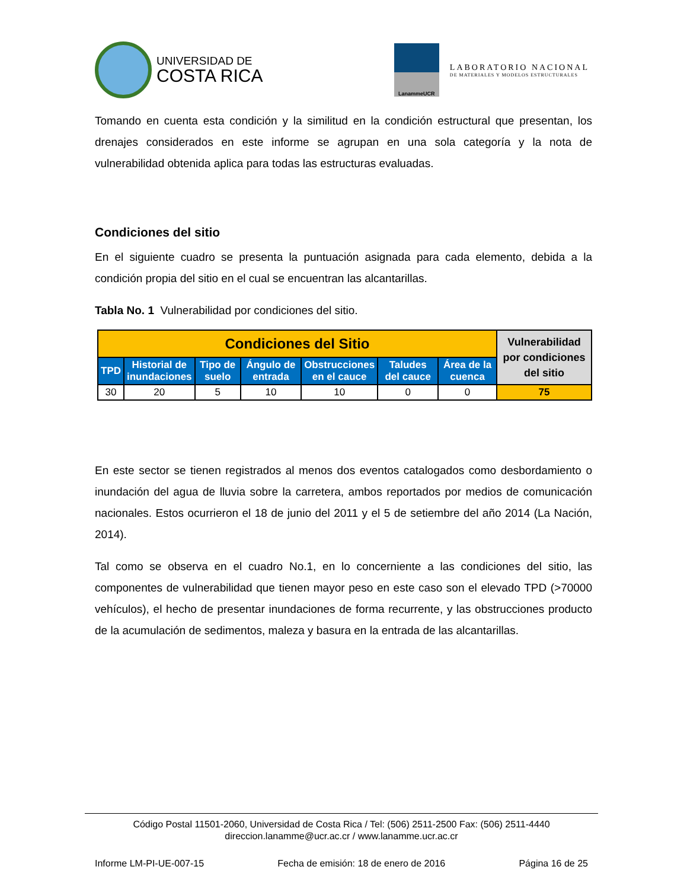UNIVERSIDAD DE
COSTA RICA
LanammeUCR
LABORATORIO NACIONAL
DE MATERIALES Y MODELOS ESTRUCTURALES
Tomando en cuenta esta condición y la similitud en la condición estructural que presentan, los drenajes considerados en este informe se agrupan en una sola categoría y la nota de vulnerabilidad obtenida aplica para todas las estructuras evaluadas.
Condiciones del sitio
En el siguiente cuadro se presenta la puntuación asignada para cada elemento, debida a la condición propia del sitio en el cual se encuentran las alcantarillas.
Tabla No. 1 Vulnerabilidad por condiciones del sitio.
| Condiciones del Sitio | | | | | | | Vulnerabilidad por condiciones del sitio |
| --- | --- | --- | --- | --- | --- | --- | --- |
| TPD | Historial de inundaciones | Tipo de suelo | Ángulo de entrada | Obstrucciones en el cauce | Taludes del cauce | Área de la cuenca | |
| 30 | 20 | 5 | 10 | 10 | 0 | 0 | 75 |
En este sector se tienen registrados al menos dos eventos catalogados como desbordamiento o inundación del agua de lluvia sobre la carretera, ambos reportados por medios de comunicación nacionales. Estos ocurrieron el 18 de junio del 2011 y el 5 de setiembre del año 2014 (La Nación, 2014).
Tal como se observa en el cuadro No.1, en lo concerniente a las condiciones del sitio, las componentes de vulnerabilidad que tienen mayor peso en este caso son el elevado TPD (>70000 vehículos), el hecho de presentar inundaciones de forma recurrente, y las obstrucciones producto de la acumulación de sedimentos, maleza y basura en la entrada de las alcantarillas.
Código Postal 11501-2060, Universidad de Costa Rica / Tel: (506) 2511-2500 Fax: (506) 2511-4440
direccion.lanamme@ucr.ac.cr / www.lanamme.ucr.ac.cr
Informe LM-PI-UE-007-15 Fecha de emisión: 18 de enero de 2016 Página 16 de 25